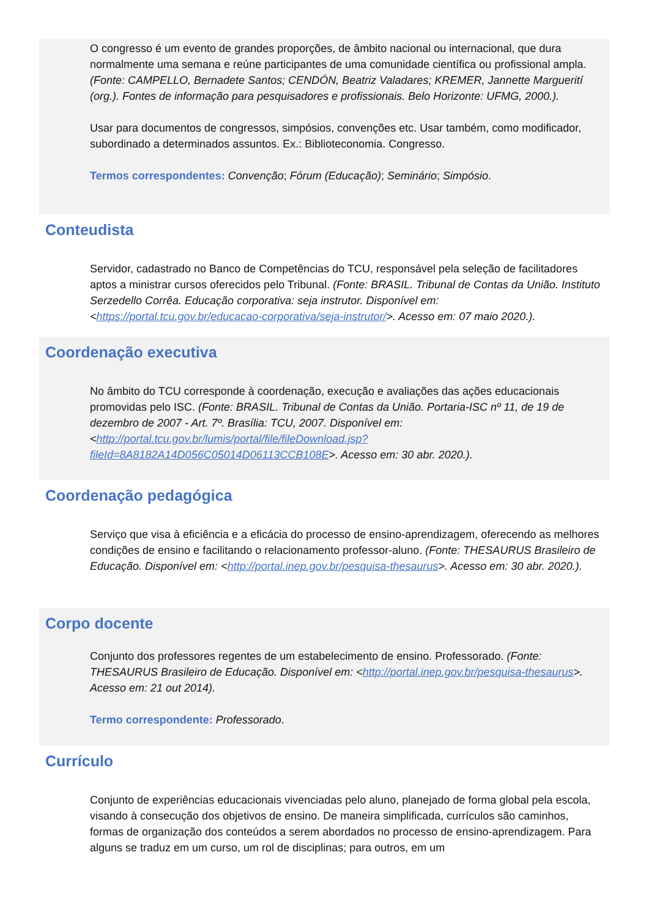O congresso é um evento de grandes proporções, de âmbito nacional ou internacional, que dura normalmente uma semana e reúne participantes de uma comunidade científica ou profissional ampla. (Fonte: CAMPELLO, Bernadete Santos; CENDÓN, Beatriz Valadares; KREMER, Jannette Marguerití (org.). Fontes de informação para pesquisadores e profissionais. Belo Horizonte: UFMG, 2000.).
Usar para documentos de congressos, simpósios, convenções etc. Usar também, como modificador, subordinado a determinados assuntos. Ex.: Biblioteconomia. Congresso.
Termos correspondentes: Convenção; Fórum (Educação); Seminário; Simpósio.
Conteudista
Servidor, cadastrado no Banco de Competências do TCU, responsável pela seleção de facilitadores aptos a ministrar cursos oferecidos pelo Tribunal. (Fonte: BRASIL. Tribunal de Contas da União. Instituto Serzedello Corrêa. Educação corporativa: seja instrutor. Disponível em: <https://portal.tcu.gov.br/educacao-corporativa/seja-instrutor/>. Acesso em: 07 maio 2020.).
Coordenação executiva
No âmbito do TCU corresponde à coordenação, execução e avaliações das ações educacionais promovidas pelo ISC. (Fonte: BRASIL. Tribunal de Contas da União. Portaria-ISC nº 11, de 19 de dezembro de 2007 - Art. 7º. Brasília: TCU, 2007. Disponível em: <http://portal.tcu.gov.br/lumis/portal/file/fileDownload.jsp?fileId=8A8182A14D056C05014D06113CCB108E>. Acesso em: 30 abr. 2020.).
Coordenação pedagógica
Serviço que visa à eficiência e a eficácia do processo de ensino-aprendizagem, oferecendo as melhores condições de ensino e facilitando o relacionamento professor-aluno. (Fonte: THESAURUS Brasileiro de Educação. Disponível em: <http://portal.inep.gov.br/pesquisa-thesaurus>. Acesso em: 30 abr. 2020.).
Corpo docente
Conjunto dos professores regentes de um estabelecimento de ensino. Professorado. (Fonte: THESAURUS Brasileiro de Educação. Disponível em: <http://portal.inep.gov.br/pesquisa-thesaurus>. Acesso em: 21 out 2014).
Termo correspondente: Professorado.
Currículo
Conjunto de experiências educacionais vivenciadas pelo aluno, planejado de forma global pela escola, visando à consecução dos objetivos de ensino. De maneira simplificada, currículos são caminhos, formas de organização dos conteúdos a serem abordados no processo de ensino-aprendizagem. Para alguns se traduz em um curso, um rol de disciplinas; para outros, em um